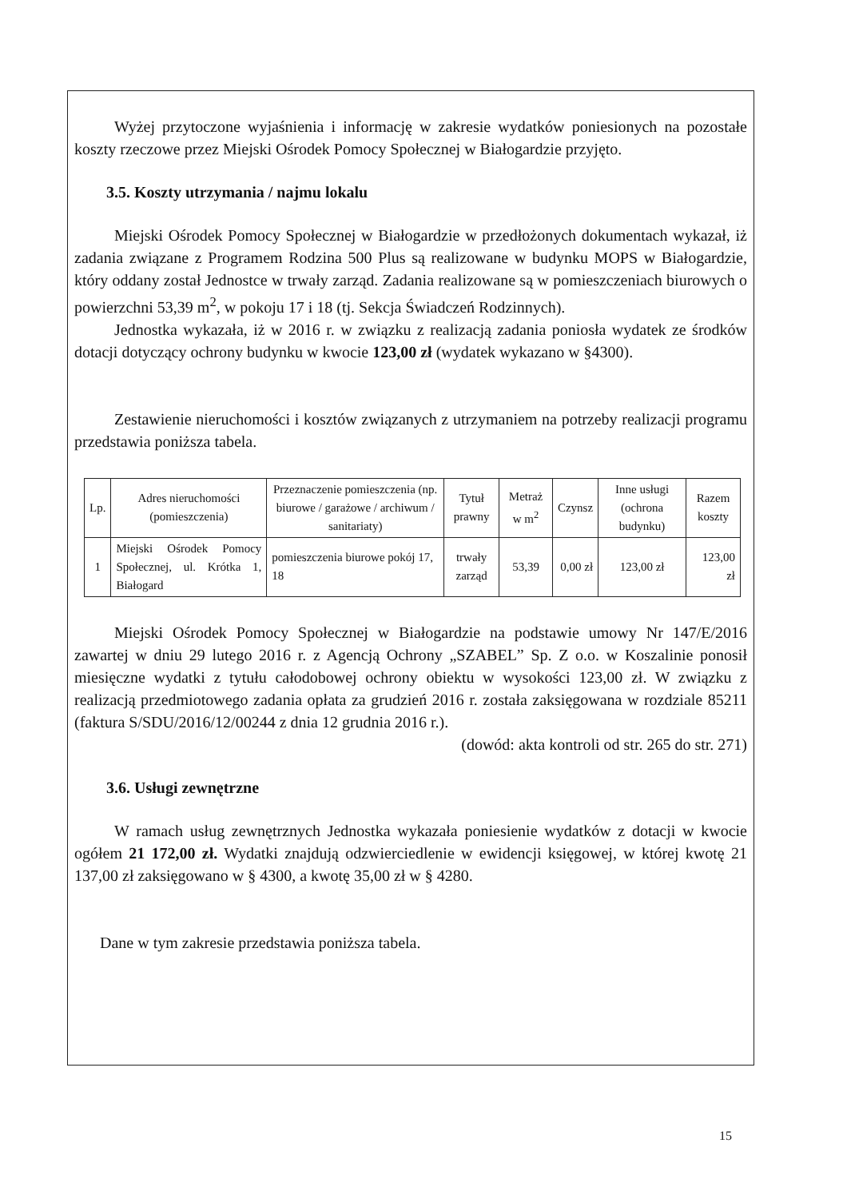Wyżej przytoczone wyjaśnienia i informację w zakresie wydatków poniesionych na pozostałe koszty rzeczowe przez Miejski Ośrodek Pomocy Społecznej w Białogardzie przyjęto.
3.5. Koszty utrzymania / najmu lokalu
Miejski Ośrodek Pomocy Społecznej w Białogardzie w przedłożonych dokumentach wykazał, iż zadania związane z Programem Rodzina 500 Plus są realizowane w budynku MOPS w Białogardzie, który oddany został Jednostce w trwały zarząd. Zadania realizowane są w pomieszczeniach biurowych o powierzchni 53,39 m<sup>2</sup>, w pokoju 17 i 18 (tj. Sekcja Świadczeń Rodzinnych).
Jednostka wykazała, iż w 2016 r. w związku z realizacją zadania poniosła wydatek ze środków dotacji dotyczący ochrony budynku w kwocie 123,00 zł (wydatek wykazano w §4300).
Zestawienie nieruchomości i kosztów związanych z utrzymaniem na potrzeby realizacji programu przedstawia poniższa tabela.
| Lp. | Adres nieruchomości (pomieszczenia) | Przeznaczenie pomieszczenia (np. biurowe / garażowe / archiwum / sanitariaty) | Tytuł prawny | Metraż w m<sup>2</sup> | Czynsz | Inne usługi (ochrona budynku) | Razem koszty |
| --- | --- | --- | --- | --- | --- | --- | --- |
| 1 | Miejski Ośrodek Pomocy Społecznej, ul. Krótka 1, Białogard | pomieszczenia biurowe pokój 17, 18 | trwały zarząd | 53,39 | 0,00 zł | 123,00 zł | 123,00 zł |
Miejski Ośrodek Pomocy Społecznej w Białogardzie na podstawie umowy Nr 147/E/2016 zawartej w dniu 29 lutego 2016 r. z Agencją Ochrony „SZABEL” Sp. Z o.o. w Koszalinie ponosił miesięczne wydatki z tytułu całodobowej ochrony obiektu w wysokości 123,00 zł. W związku z realizacją przedmiotowego zadania opłata za grudzień 2016 r. została zaksięgowana w rozdziale 85211 (faktura S/SDU/2016/12/00244 z dnia 12 grudnia 2016 r.).
(dowód: akta kontroli od str. 265 do str. 271)
3.6. Usługi zewnętrzne
W ramach usług zewnętrznych Jednostka wykazała poniesienie wydatków z dotacji w kwocie ogółem 21 172,00 zł. Wydatki znajdują odzwierciedlenie w ewidencji księgowej, w której kwotę 21 137,00 zł zaksięgowano w § 4300, a kwotę 35,00 zł w § 4280.
Dane w tym zakresie przedstawia poniższa tabela.
15